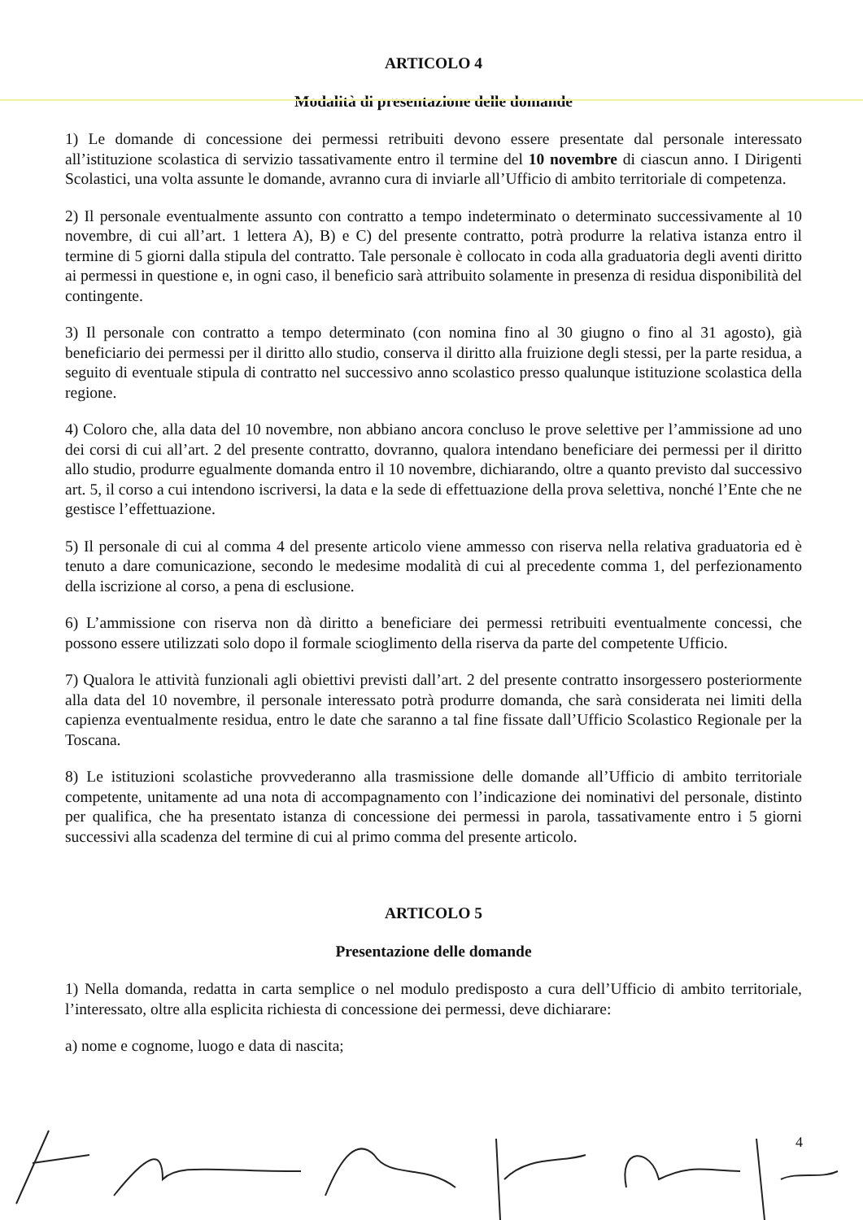ARTICOLO 4
Modalità di presentazione delle domande
1) Le domande di concessione dei permessi retribuiti devono essere presentate dal personale interessato all’istituzione scolastica di servizio tassativamente entro il termine del 10 novembre di ciascun anno. I Dirigenti Scolastici, una volta assunte le domande, avranno cura di inviarle all’Ufficio di ambito territoriale di competenza.
2) Il personale eventualmente assunto con contratto a tempo indeterminato o determinato successivamente al 10 novembre, di cui all’art. 1 lettera A), B) e C) del presente contratto, potrà produrre la relativa istanza entro il termine di 5 giorni dalla stipula del contratto. Tale personale è collocato in coda alla graduatoria degli aventi diritto ai permessi in questione e, in ogni caso, il beneficio sarà attribuito solamente in presenza di residua disponibilità del contingente.
3) Il personale con contratto a tempo determinato (con nomina fino al 30 giugno o fino al 31 agosto), già beneficiario dei permessi per il diritto allo studio, conserva il diritto alla fruizione degli stessi, per la parte residua, a seguito di eventuale stipula di contratto nel successivo anno scolastico presso qualunque istituzione scolastica della regione.
4) Coloro che, alla data del 10 novembre, non abbiano ancora concluso le prove selettive per l’ammissione ad uno dei corsi di cui all’art. 2 del presente contratto, dovranno, qualora intendano beneficiare dei permessi per il diritto allo studio, produrre egualmente domanda entro il 10 novembre, dichiarando, oltre a quanto previsto dal successivo art. 5, il corso a cui intendono iscriversi, la data e la sede di effettuazione della prova selettiva, nonché l’Ente che ne gestisce l’effettuazione.
5) Il personale di cui al comma 4 del presente articolo viene ammesso con riserva nella relativa graduatoria ed è tenuto a dare comunicazione, secondo le medesime modalità di cui al precedente comma 1, del perfezionamento della iscrizione al corso, a pena di esclusione.
6) L’ammissione con riserva non dà diritto a beneficiare dei permessi retribuiti eventualmente concessi, che possono essere utilizzati solo dopo il formale scioglimento della riserva da parte del competente Ufficio.
7) Qualora le attività funzionali agli obiettivi previsti dall’art. 2 del presente contratto insorgessero posteriormente alla data del 10 novembre, il personale interessato potrà produrre domanda, che sarà considerata nei limiti della capienza eventualmente residua, entro le date che saranno a tal fine fissate dall’Ufficio Scolastico Regionale per la Toscana.
8) Le istituzioni scolastiche provvederanno alla trasmissione delle domande all’Ufficio di ambito territoriale competente, unitamente ad una nota di accompagnamento con l’indicazione dei nominativi del personale, distinto per qualifica, che ha presentato istanza di concessione dei permessi in parola, tassativamente entro i 5 giorni successivi alla scadenza del termine di cui al primo comma del presente articolo.
ARTICOLO 5
Presentazione delle domande
1) Nella domanda, redatta in carta semplice o nel modulo predisposto a cura dell’Ufficio di ambito territoriale, l’interessato, oltre alla esplicita richiesta di concessione dei permessi, deve dichiarare:
a) nome e cognome, luogo e data di nascita;
4